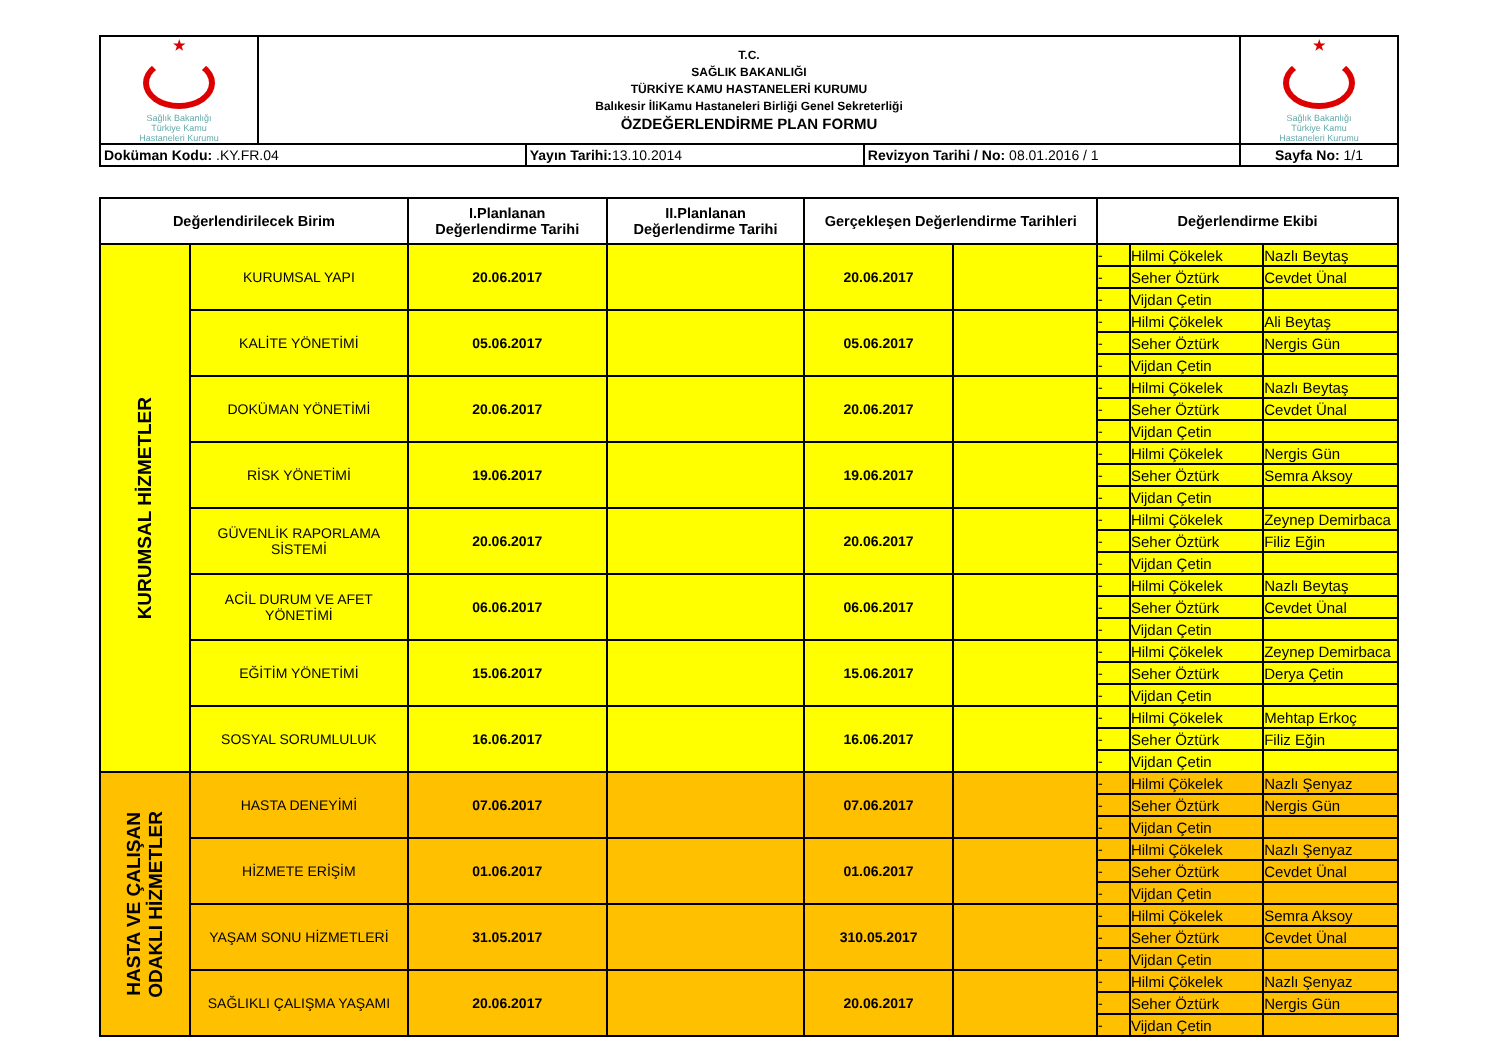| ★ Sağlık Bakanlığı Türkiye Kamu Hastaneleri Kurumu | T.C. SAĞLIK BAKANLIĞI TÜRKİYE KAMU HASTANELERİ KURUMU Balıkesir İliKamu Hastaneleri Birliği Genel Sekreterliği ÖZDEĞERLENDİRME PLAN FORMU | | | ★ Sağlık Bakanlığı Türkiye Kamu Hastaneleri Kurumu |
| Doküman Kodu: .KY.FR.04 | | Yayın Tarihi: 13.10.2014 | Revizyon Tarihi / No: 08.01.2016 / 1 | Sayfa No: 1/1 |
| Değerlendirilecek Birim | | I.Planlanan Değerlendirme Tarihi | II.Planlanan Değerlendirme Tarihi | Gerçekleşen Değerlendirme Tarihleri | | Değerlendirme Ekibi | | |
| --- | --- | --- | --- | --- | --- | --- | --- | --- |
| KURUMSAL HİZMETLER | KURUMSAL YAPI | 20.06.2017 | | 20.06.2017 | | - | Hilmi Çökelek | Nazlı Beytaş |
| | | | | | | - | Seher Öztürk | Cevdet Ünal |
| | | | | | | - | Vijdan Çetin | |
| | KALİTE YÖNETİMİ | 05.06.2017 | | 05.06.2017 | | - | Hilmi Çökelek | Ali Beytaş |
| | | | | | | - | Seher Öztürk | Nergis Gün |
| | | | | | | - | Vijdan Çetin | |
| | DOKÜMAN YÖNETİMİ | 20.06.2017 | | 20.06.2017 | | - | Hilmi Çökelek | Nazlı Beytaş |
| | | | | | | - | Seher Öztürk | Cevdet Ünal |
| | | | | | | - | Vijdan Çetin | |
| | RİSK YÖNETİMİ | 19.06.2017 | | 19.06.2017 | | - | Hilmi Çökelek | Nergis Gün |
| | | | | | | - | Seher Öztürk | Semra Aksoy |
| | | | | | | - | Vijdan Çetin | |
| | GÜVENLİK RAPORLAMA SİSTEMİ | 20.06.2017 | | 20.06.2017 | | - | Hilmi Çökelek | Zeynep Demirbaca |
| | | | | | | - | Seher Öztürk | Filiz Eğin |
| | | | | | | - | Vijdan Çetin | |
| | ACİL DURUM VE AFET YÖNETİMİ | 06.06.2017 | | 06.06.2017 | | - | Hilmi Çökelek | Nazlı Beytaş |
| | | | | | | - | Seher Öztürk | Cevdet Ünal |
| | | | | | | - | Vijdan Çetin | |
| | EĞİTİM YÖNETİMİ | 15.06.2017 | | 15.06.2017 | | - | Hilmi Çökelek | Zeynep Demirbaca |
| | | | | | | - | Seher Öztürk | Derya Çetin |
| | | | | | | - | Vijdan Çetin | |
| | SOSYAL SORUMLULUK | 16.06.2017 | | 16.06.2017 | | - | Hilmi Çökelek | Mehtap Erkoç |
| | | | | | | - | Seher Öztürk | Filiz Eğin |
| | | | | | | - | Vijdan Çetin | |
| HASTA VE ÇALIŞAN ODAKLI HİZMETLER | HASTA DENEYİMİ | 07.06.2017 | | 07.06.2017 | | - | Hilmi Çökelek | Nazlı Şenyaz |
| | | | | | | - | Seher Öztürk | Nergis Gün |
| | | | | | | - | Vijdan Çetin | |
| | HİZMETE ERİŞİM | 01.06.2017 | | 01.06.2017 | | - | Hilmi Çökelek | Nazlı Şenyaz |
| | | | | | | - | Seher Öztürk | Cevdet Ünal |
| | | | | | | - | Vijdan Çetin | |
| | YAŞAM SONU HİZMETLERİ | 31.05.2017 | | 310.05.2017 | | - | Hilmi Çökelek | Semra Aksoy |
| | | | | | | - | Seher Öztürk | Cevdet Ünal |
| | | | | | | - | Vijdan Çetin | |
| | SAĞLIKLI ÇALIŞMA YAŞAMI | 20.06.2017 | | 20.06.2017 | | - | Hilmi Çökelek | Nazlı Şenyaz |
| | | | | | | - | Seher Öztürk | Nergis Gün |
| | | | | | | - | Vijdan Çetin | |